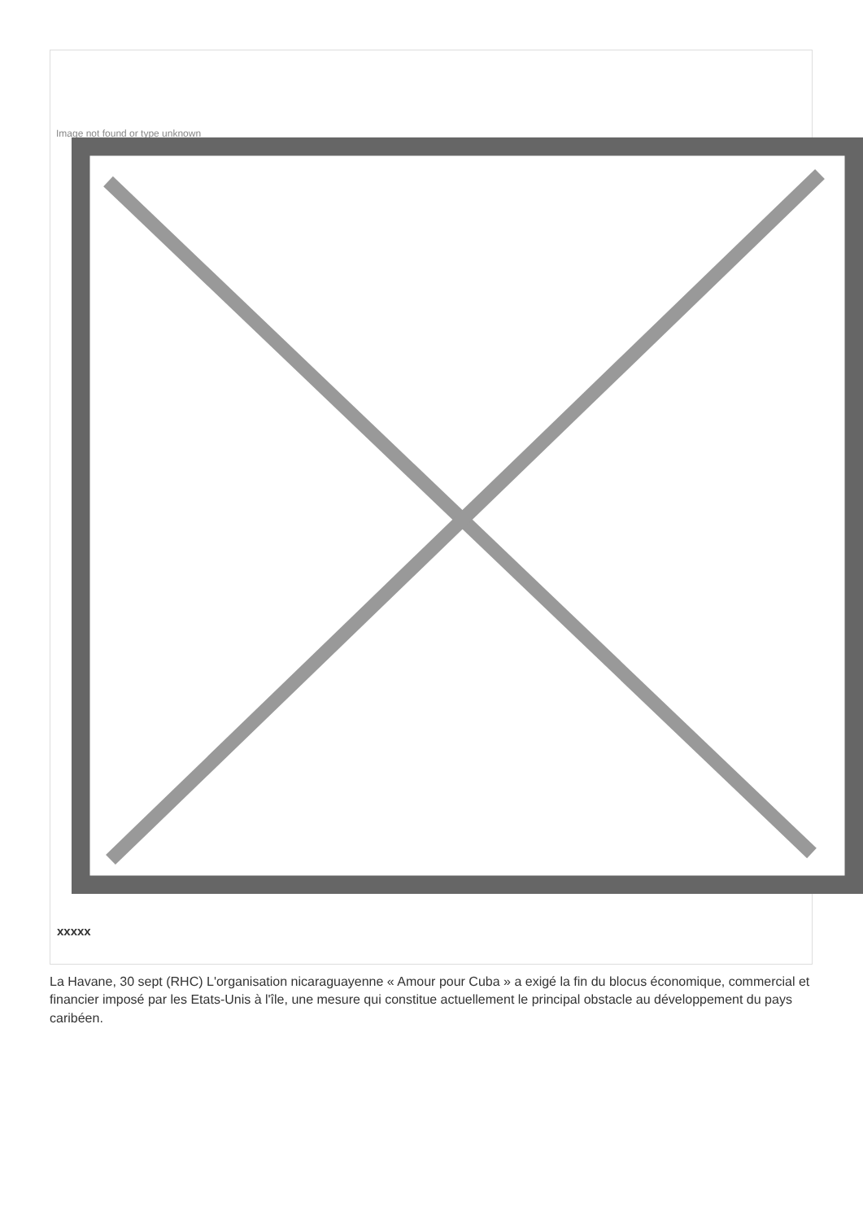Image not found or type unknown
xxxxx
La Havane, 30 sept (RHC) L'organisation nicaraguayenne « Amour pour Cuba » a exigé la fin du blocus économique, commercial et financier imposé par les Etats-Unis à l'île, une mesure qui constitue actuellement le principal obstacle au développement du pays caribéen.